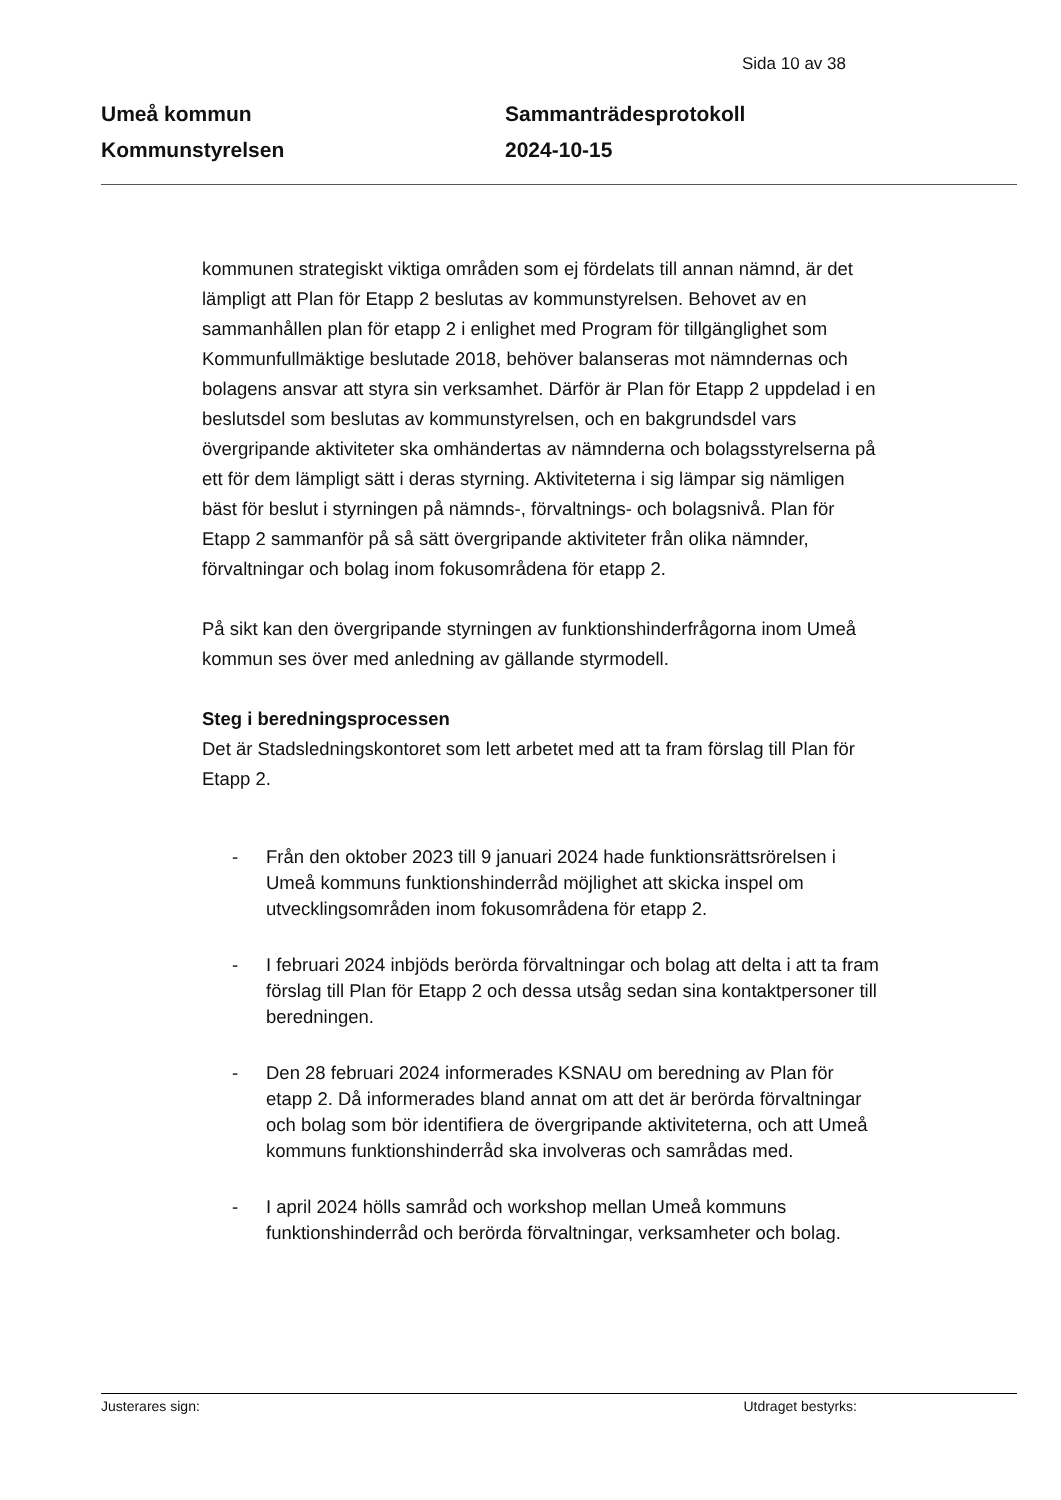Sida 10 av 38
Umeå kommun
Kommunstyrelsen
Sammanträdesprotokoll
2024-10-15
kommunen strategiskt viktiga områden som ej fördelats till annan nämnd, är det lämpligt att Plan för Etapp 2 beslutas av kommunstyrelsen. Behovet av en sammanhållen plan för etapp 2 i enlighet med Program för tillgänglighet som Kommunfullmäktige beslutade 2018, behöver balanseras mot nämndernas och bolagens ansvar att styra sin verksamhet. Därför är Plan för Etapp 2 uppdelad i en beslutsdel som beslutas av kommunstyrelsen, och en bakgrundsdel vars övergripande aktiviteter ska omhändertas av nämnderna och bolagsstyrelserna på ett för dem lämpligt sätt i deras styrning. Aktiviteterna i sig lämpar sig nämligen bäst för beslut i styrningen på nämnds-, förvaltnings- och bolagsnivå. Plan för Etapp 2 sammanför på så sätt övergripande aktiviteter från olika nämnder, förvaltningar och bolag inom fokusområdena för etapp 2.
På sikt kan den övergripande styrningen av funktionshinderfrågorna inom Umeå kommun ses över med anledning av gällande styrmodell.
Steg i beredningsprocessen
Det är Stadsledningskontoret som lett arbetet med att ta fram förslag till Plan för Etapp 2.
- Från den oktober 2023 till 9 januari 2024 hade funktionsrättsrörelsen i Umeå kommuns funktionshinderråd möjlighet att skicka inspel om utvecklingsområden inom fokusområdena för etapp 2.
- I februari 2024 inbjöds berörda förvaltningar och bolag att delta i att ta fram förslag till Plan för Etapp 2 och dessa utsåg sedan sina kontaktpersoner till beredningen.
- Den 28 februari 2024 informerades KSNAU om beredning av Plan för etapp 2. Då informerades bland annat om att det är berörda förvaltningar och bolag som bör identifiera de övergripande aktiviteterna, och att Umeå kommuns funktionshinderråd ska involveras och samrådas med.
- I april 2024 hölls samråd och workshop mellan Umeå kommuns funktionshinderråd och berörda förvaltningar, verksamheter och bolag.
Justerares sign: Utdraget bestyrks: